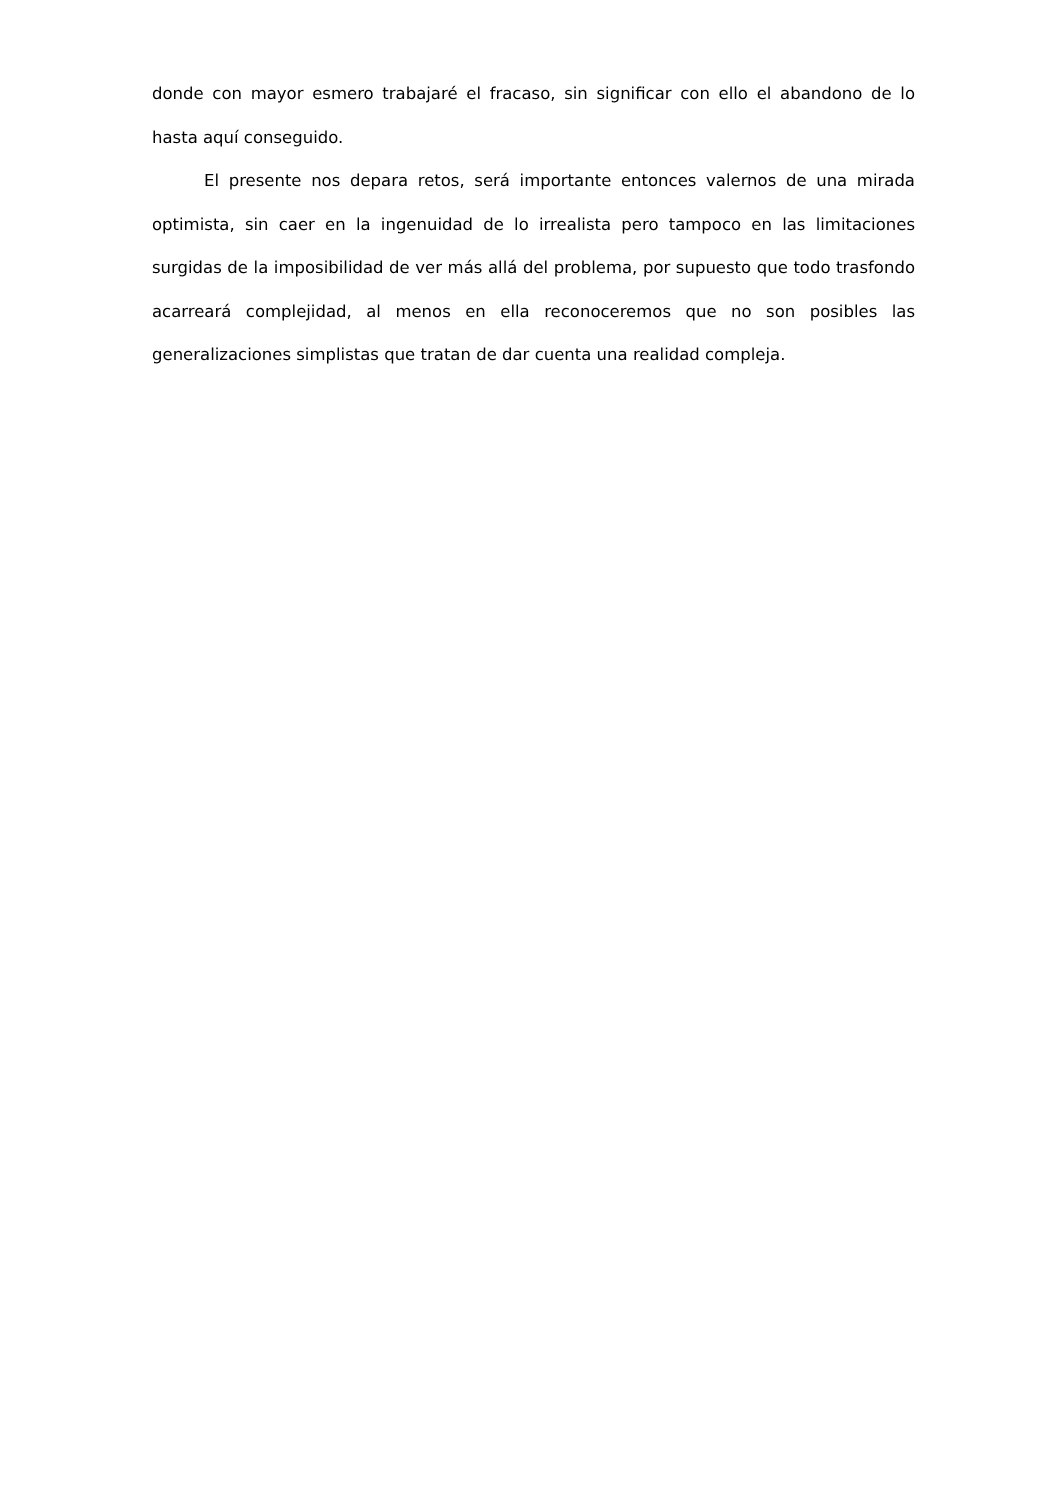donde con mayor esmero trabajaré el fracaso, sin significar con ello el abandono de lo hasta aquí conseguido.
El presente nos depara retos, será importante entonces valernos de una mirada optimista, sin caer en la ingenuidad de lo irrealista pero tampoco en las limitaciones surgidas de la imposibilidad de ver más allá del problema, por supuesto que todo trasfondo acarreará complejidad, al menos en ella reconoceremos que no son posibles las generalizaciones simplistas que tratan de dar cuenta una realidad compleja.